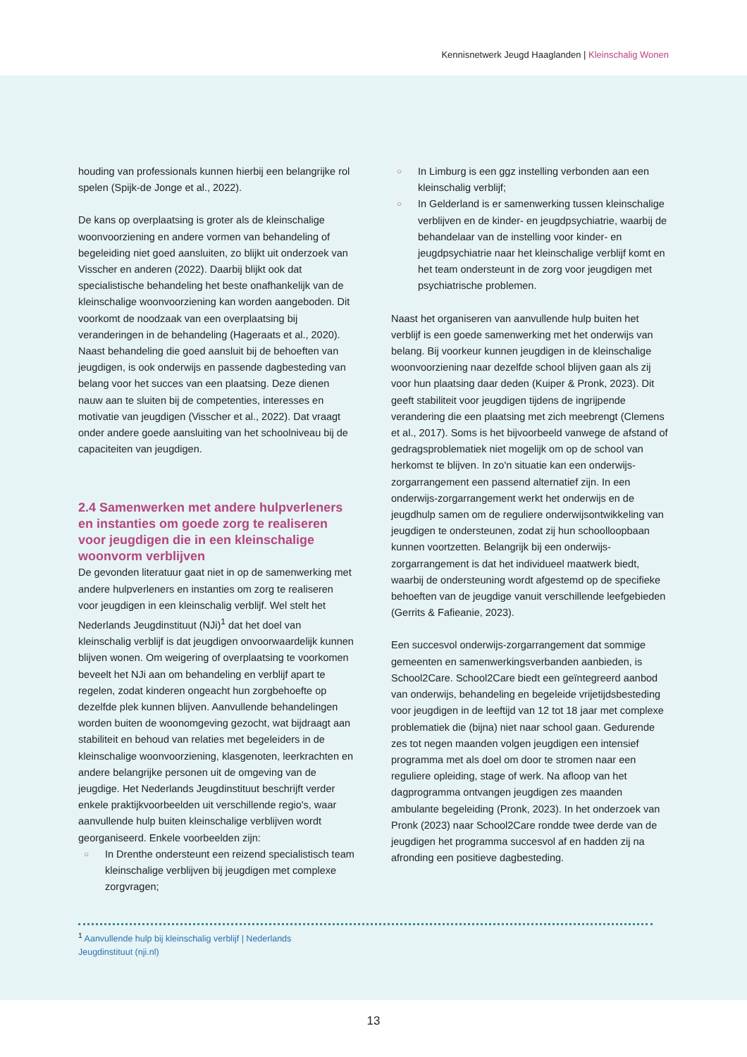Kennisnetwerk Jeugd Haaglanden | Kleinschalig Wonen
houding van professionals kunnen hierbij een belangrijke rol spelen (Spijk-de Jonge et al., 2022).
De kans op overplaatsing is groter als de kleinschalige woonvoorziening en andere vormen van behandeling of begeleiding niet goed aansluiten, zo blijkt uit onderzoek van Visscher en anderen (2022). Daarbij blijkt ook dat specialistische behandeling het beste onafhankelijk van de kleinschalige woonvoorziening kan worden aangeboden. Dit voorkomt de noodzaak van een overplaatsing bij veranderingen in de behandeling (Hageraats et al., 2020). Naast behandeling die goed aansluit bij de behoeften van jeugdigen, is ook onderwijs en passende dagbesteding van belang voor het succes van een plaatsing. Deze dienen nauw aan te sluiten bij de competenties, interesses en motivatie van jeugdigen (Visscher et al., 2022). Dat vraagt onder andere goede aansluiting van het schoolniveau bij de capaciteiten van jeugdigen.
2.4 Samenwerken met andere hulpverleners en instanties om goede zorg te realiseren voor jeugdigen die in een kleinschalige woonvorm verblijven
De gevonden literatuur gaat niet in op de samenwerking met andere hulpverleners en instanties om zorg te realiseren voor jeugdigen in een kleinschalig verblijf. Wel stelt het Nederlands Jeugdinstituut (NJi)<sup>1</sup> dat het doel van kleinschalig verblijf is dat jeugdigen onvoorwaardelijk kunnen blijven wonen. Om weigering of overplaatsing te voorkomen beveelt het NJi aan om behandeling en verblijf apart te regelen, zodat kinderen ongeacht hun zorgbehoefte op dezelfde plek kunnen blijven. Aanvullende behandelingen worden buiten de woonomgeving gezocht, wat bijdraagt aan stabiliteit en behoud van relaties met begeleiders in de kleinschalige woonvoorziening, klasgenoten, leerkrachten en andere belangrijke personen uit de omgeving van de jeugdige. Het Nederlands Jeugdinstituut beschrijft verder enkele praktijkvoorbeelden uit verschillende regio's, waar aanvullende hulp buiten kleinschalige verblijven wordt georganiseerd. Enkele voorbeelden zijn:
○ In Drenthe ondersteunt een reizend specialistisch team kleinschalige verblijven bij jeugdigen met complexe zorgvragen;
○ In Limburg is een ggz instelling verbonden aan een kleinschalig verblijf;
○ In Gelderland is er samenwerking tussen kleinschalige verblijven en de kinder- en jeugdpsychiatrie, waarbij de behandelaar van de instelling voor kinder- en jeugdpsychiatrie naar het kleinschalige verblijf komt en het team ondersteunt in de zorg voor jeugdigen met psychiatrische problemen.
Naast het organiseren van aanvullende hulp buiten het verblijf is een goede samenwerking met het onderwijs van belang. Bij voorkeur kunnen jeugdigen in de kleinschalige woonvoorziening naar dezelfde school blijven gaan als zij voor hun plaatsing daar deden (Kuiper & Pronk, 2023). Dit geeft stabiliteit voor jeugdigen tijdens de ingrijpende verandering die een plaatsing met zich meebrengt (Clemens et al., 2017). Soms is het bijvoorbeeld vanwege de afstand of gedragsproblematiek niet mogelijk om op de school van herkomst te blijven. In zo'n situatie kan een onderwijs-zorgarrangement een passend alternatief zijn. In een onderwijs-zorgarrangement werkt het onderwijs en de jeugdhulp samen om de reguliere onderwijsontwikkeling van jeugdigen te ondersteunen, zodat zij hun schoolloopbaan kunnen voortzetten. Belangrijk bij een onderwijs-zorgarrangement is dat het individueel maatwerk biedt, waarbij de ondersteuning wordt afgestemd op de specifieke behoeften van de jeugdige vanuit verschillende leefgebieden (Gerrits & Fafieanie, 2023).
Een succesvol onderwijs-zorgarrangement dat sommige gemeenten en samenwerkingsverbanden aanbieden, is School2Care. School2Care biedt een geïntegreerd aanbod van onderwijs, behandeling en begeleide vrijetijdsbesteding voor jeugdigen in de leeftijd van 12 tot 18 jaar met complexe problematiek die (bijna) niet naar school gaan. Gedurende zes tot negen maanden volgen jeugdigen een intensief programma met als doel om door te stromen naar een reguliere opleiding, stage of werk. Na afloop van het dagprogramma ontvangen jeugdigen zes maanden ambulante begeleiding (Pronk, 2023). In het onderzoek van Pronk (2023) naar School2Care rondde twee derde van de jeugdigen het programma succesvol af en hadden zij na afronding een positieve dagbesteding.
<sup>1</sup> Aanvullende hulp bij kleinschalig verblijf | Nederlands
Jeugdinstituut (nji.nl)
13